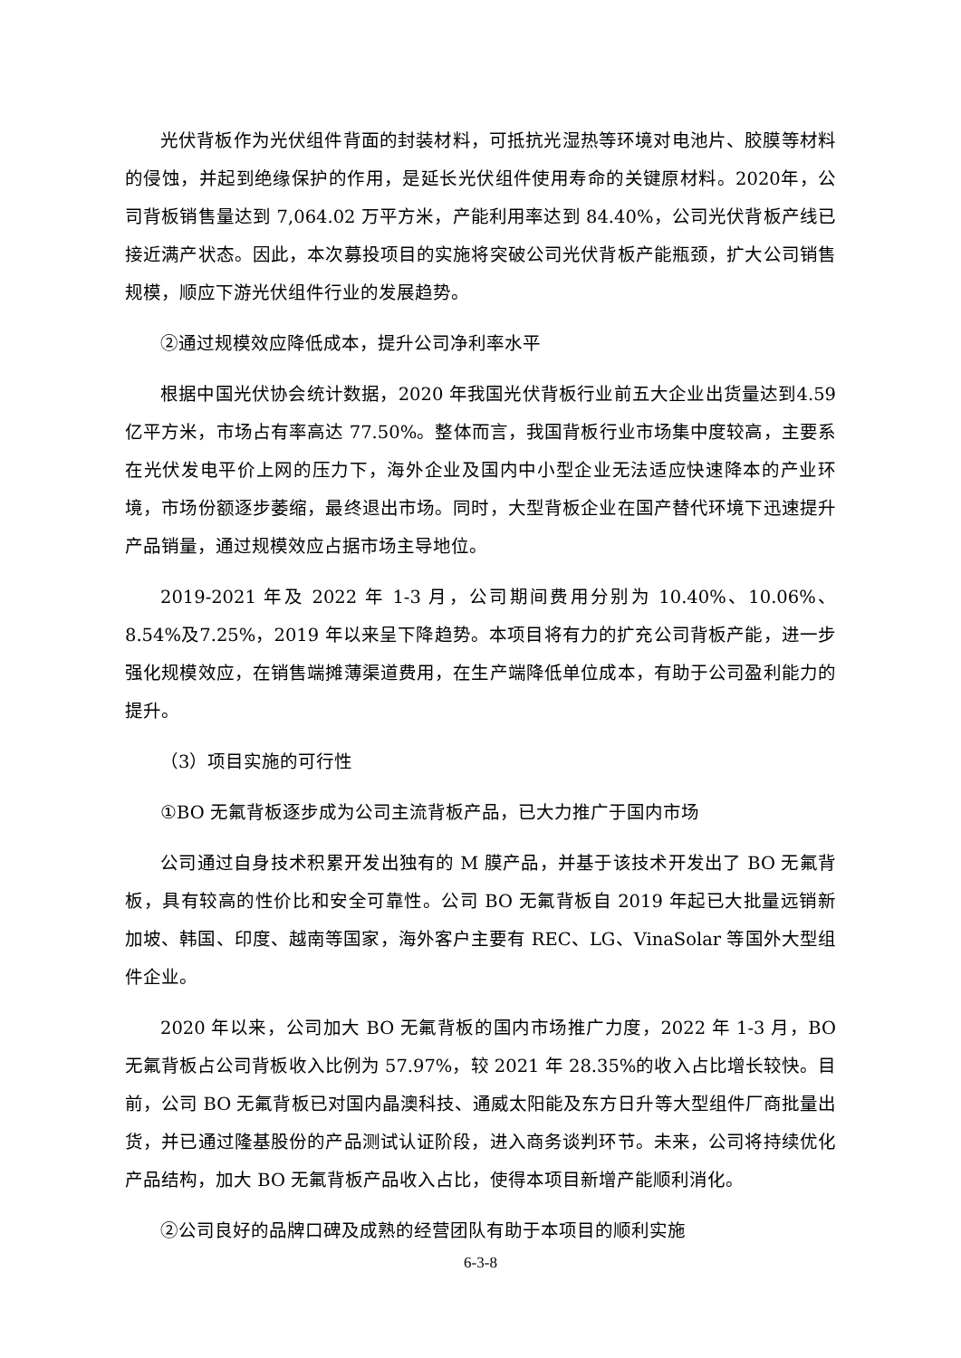光伏背板作为光伏组件背面的封装材料，可抵抗光湿热等环境对电池片、胶膜等材料的侵蚀，并起到绝缘保护的作用，是延长光伏组件使用寿命的关键原材料。2020年，公司背板销售量达到 7,064.02 万平方米，产能利用率达到 84.40%，公司光伏背板产线已接近满产状态。因此，本次募投项目的实施将突破公司光伏背板产能瓶颈，扩大公司销售规模，顺应下游光伏组件行业的发展趋势。
②通过规模效应降低成本，提升公司净利率水平
根据中国光伏协会统计数据，2020 年我国光伏背板行业前五大企业出货量达到4.59 亿平方米，市场占有率高达 77.50%。整体而言，我国背板行业市场集中度较高，主要系在光伏发电平价上网的压力下，海外企业及国内中小型企业无法适应快速降本的产业环境，市场份额逐步萎缩，最终退出市场。同时，大型背板企业在国产替代环境下迅速提升产品销量，通过规模效应占据市场主导地位。
2019-2021 年及 2022 年 1-3 月，公司期间费用分别为 10.40%、10.06%、8.54%及7.25%，2019 年以来呈下降趋势。本项目将有力的扩充公司背板产能，进一步强化规模效应，在销售端摊薄渠道费用，在生产端降低单位成本，有助于公司盈利能力的提升。
（3）项目实施的可行性
①BO 无氟背板逐步成为公司主流背板产品，已大力推广于国内市场
公司通过自身技术积累开发出独有的 M 膜产品，并基于该技术开发出了 BO 无氟背板，具有较高的性价比和安全可靠性。公司 BO 无氟背板自 2019 年起已大批量远销新加坡、韩国、印度、越南等国家，海外客户主要有 REC、LG、VinaSolar 等国外大型组件企业。
2020 年以来，公司加大 BO 无氟背板的国内市场推广力度，2022 年 1-3 月，BO无氟背板占公司背板收入比例为 57.97%，较 2021 年 28.35%的收入占比增长较快。目前，公司 BO 无氟背板已对国内晶澳科技、通威太阳能及东方日升等大型组件厂商批量出货，并已通过隆基股份的产品测试认证阶段，进入商务谈判环节。未来，公司将持续优化产品结构，加大 BO 无氟背板产品收入占比，使得本项目新增产能顺利消化。
②公司良好的品牌口碑及成熟的经营团队有助于本项目的顺利实施
6-3-8